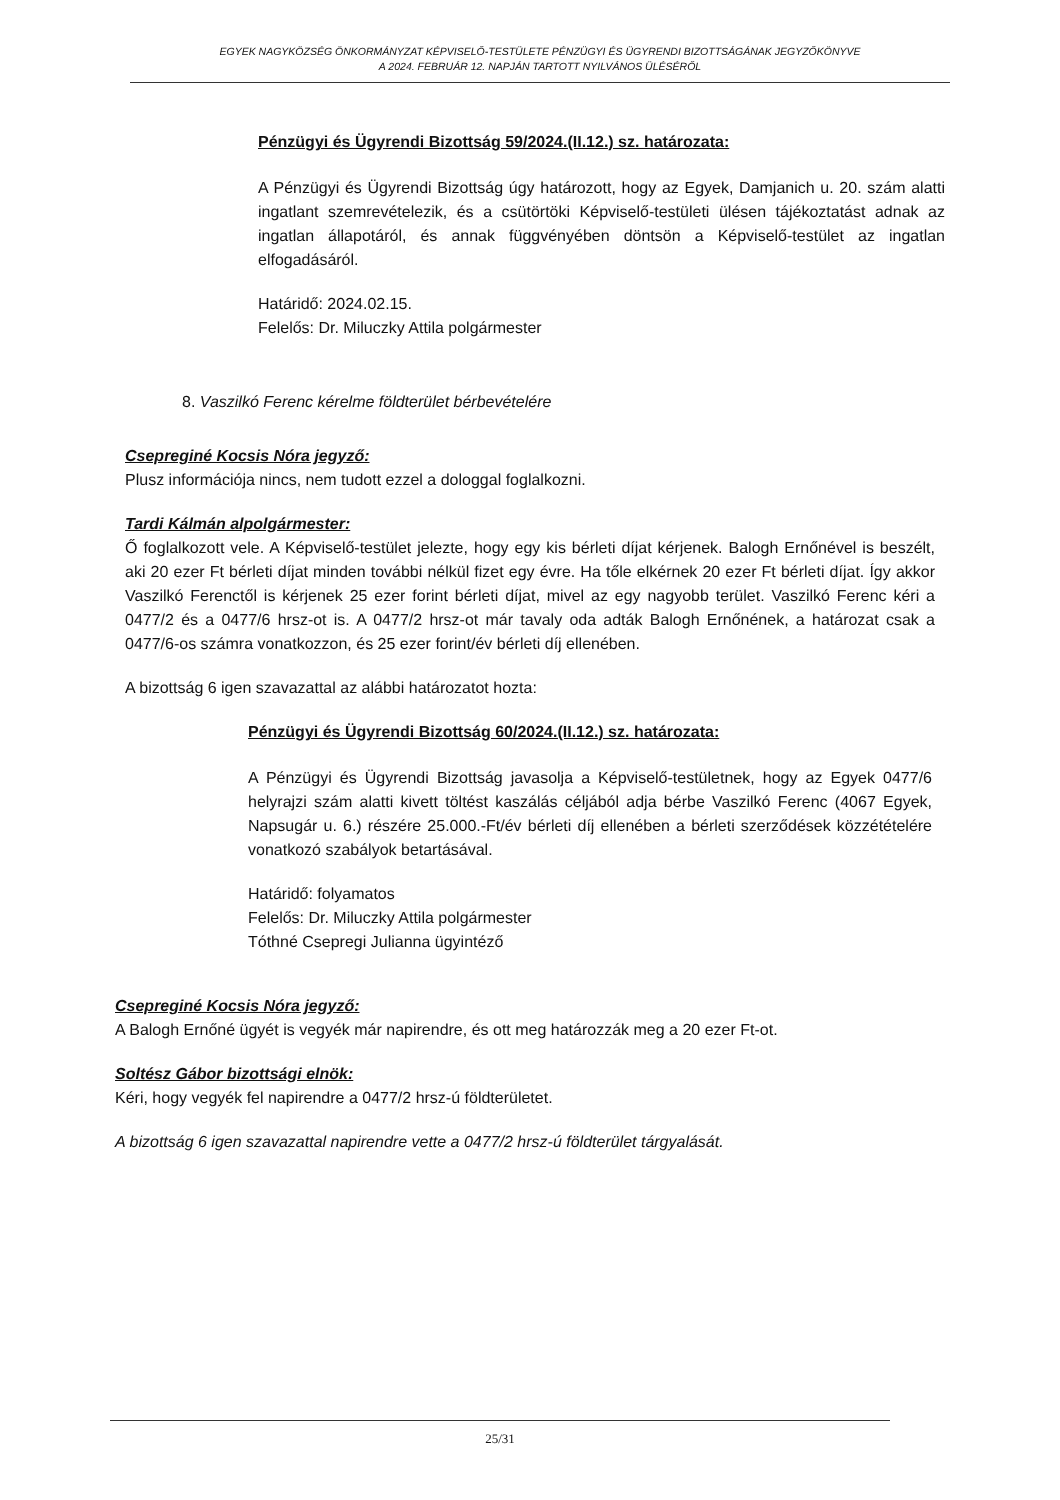EGYEK NAGYKÖZSÉG ÖNKORMÁNYZAT KÉPVISELŐ-TESTÜLETE PÉNZÜGYI ÉS ÜGYRENDI BIZOTTSÁGÁNAK JEGYZŐKÖNYVE
A 2024. FEBRUÁR 12. NAPJÁN TARTOTT NYILVÁNOS ÜLÉSÉRŐL
Pénzügyi és Ügyrendi Bizottság 59/2024.(II.12.) sz. határozata:
A Pénzügyi és Ügyrendi Bizottság úgy határozott, hogy az Egyek, Damjanich u. 20. szám alatti ingatlant szemrevételezik, és a csütörtöki Képviselő-testületi ülésen tájékoztatást adnak az ingatlan állapotáról, és annak függvényében döntsön a Képviselő-testület az ingatlan elfogadásáról.
Határidő: 2024.02.15.
Felelős: Dr. Miluczky Attila polgármester
8. Vaszilkó Ferenc kérelme földterület bérbevételére
Csepreginé Kocsis Nóra jegyző:
Plusz információja nincs, nem tudott ezzel a dologgal foglalkozni.
Tardi Kálmán alpolgármester:
Ő foglalkozott vele. A Képviselő-testület jelezte, hogy egy kis bérleti díjat kérjenek. Balogh Ernőnével is beszélt, aki 20 ezer Ft bérleti díjat minden további nélkül fizet egy évre. Ha tőle elkérnek 20 ezer Ft bérleti díjat. Így akkor Vaszilkó Ferenctől is kérjenek 25 ezer forint bérleti díjat, mivel az egy nagyobb terület. Vaszilkó Ferenc kéri a 0477/2 és a 0477/6 hrsz-ot is. A 0477/2 hrsz-ot már tavaly oda adták Balogh Ernőnének, a határozat csak a 0477/6-os számra vonatkozzon, és 25 ezer forint/év bérleti díj ellenében.
A bizottság 6 igen szavazattal az alábbi határozatot hozta:
Pénzügyi és Ügyrendi Bizottság 60/2024.(II.12.) sz. határozata:
A Pénzügyi és Ügyrendi Bizottság javasolja a Képviselő-testületnek, hogy az Egyek 0477/6 helyrajzi szám alatti kivett töltést kaszálás céljából adja bérbe Vaszilkó Ferenc (4067 Egyek, Napsugár u. 6.) részére 25.000.-Ft/év bérleti díj ellenében a bérleti szerződések közzétételére vonatkozó szabályok betartásával.
Határidő: folyamatos
Felelős: Dr. Miluczky Attila polgármester
Tóthné Csepregi Julianna ügyintéző
Csepreginé Kocsis Nóra jegyző:
A Balogh Ernőné ügyét is vegyék már napirendre, és ott meg határozzák meg a 20 ezer Ft-ot.
Soltész Gábor bizottsági elnök:
Kéri, hogy vegyék fel napirendre a 0477/2 hrsz-ú földterületet.
A bizottság 6 igen szavazattal napirendre vette a 0477/2 hrsz-ú földterület tárgyalását.
25/31